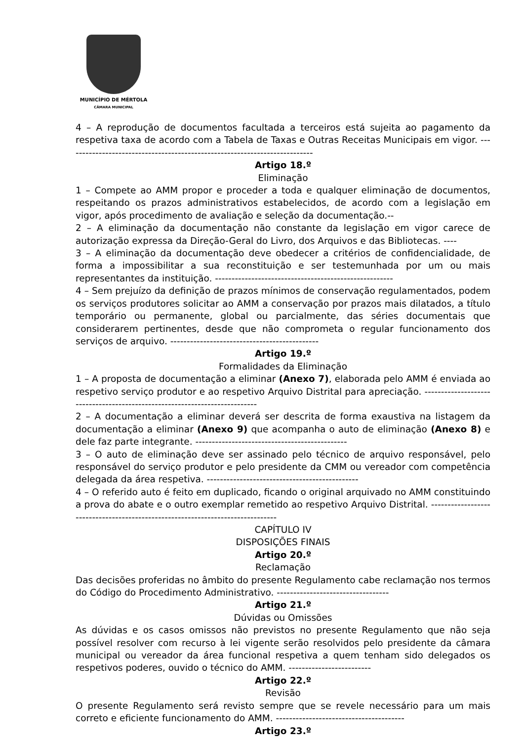MUNICÍPIO DE MÉRTOLA
CÂMARA MUNICIPAL
4 – A reprodução de documentos facultada a terceiros está sujeita ao pagamento da respetiva taxa de acordo com a Tabela de Taxas e Outras Receitas Municipais em vigor. ---------------------------------------------------------------------------
Artigo 18.º
Eliminação
1 – Compete ao AMM propor e proceder a toda e qualquer eliminação de documentos, respeitando os prazos administrativos estabelecidos, de acordo com a legislação em vigor, após procedimento de avaliação e seleção da documentação.--
2 – A eliminação da documentação não constante da legislação em vigor carece de autorização expressa da Direção-Geral do Livro, dos Arquivos e das Bibliotecas. ----
3 – A eliminação da documentação deve obedecer a critérios de confidencialidade, de forma a impossibilitar a sua reconstituição e ser testemunhada por um ou mais representantes da instituição. ------------------------------------------------------
4 – Sem prejuízo da definição de prazos mínimos de conservação regulamentados, podem os serviços produtores solicitar ao AMM a conservação por prazos mais dilatados, a título temporário ou permanente, global ou parcialmente, das séries documentais que considerarem pertinentes, desde que não comprometa o regular funcionamento dos serviços de arquivo. ---------------------------------------------
Artigo 19.º
Formalidades da Eliminação
1 – A proposta de documentação a eliminar (Anexo 7), elaborada pelo AMM é enviada ao respetivo serviço produtor e ao respetivo Arquivo Distrital para apreciação. ---------------------------------------------------------------------------
2 – A documentação a eliminar deverá ser descrita de forma exaustiva na listagem da documentação a eliminar (Anexo 9) que acompanha o auto de eliminação (Anexo 8) e dele faz parte integrante. ----------------------------------------------
3 – O auto de eliminação deve ser assinado pelo técnico de arquivo responsável, pelo responsável do serviço produtor e pelo presidente da CMM ou vereador com competência delegada da área respetiva. ----------------------------------------------
4 – O referido auto é feito em duplicado, ficando o original arquivado no AMM constituindo a prova do abate e o outro exemplar remetido ao respetivo Arquivo Distrital. -------------------------------------------------------------------------------
CAPÍTULO IV
DISPOSIÇÕES FINAIS
Artigo 20.º
Reclamação
Das decisões proferidas no âmbito do presente Regulamento cabe reclamação nos termos do Código do Procedimento Administrativo. ----------------------------------
Artigo 21.º
Dúvidas ou Omissões
As dúvidas e os casos omissos não previstos no presente Regulamento que não seja possível resolver com recurso à lei vigente serão resolvidos pelo presidente da câmara municipal ou vereador da área funcional respetiva a quem tenham sido delegados os respetivos poderes, ouvido o técnico do AMM. -------------------------
Artigo 22.º
Revisão
O presente Regulamento será revisto sempre que se revele necessário para um mais correto e eficiente funcionamento do AMM. ---------------------------------------
Artigo 23.º